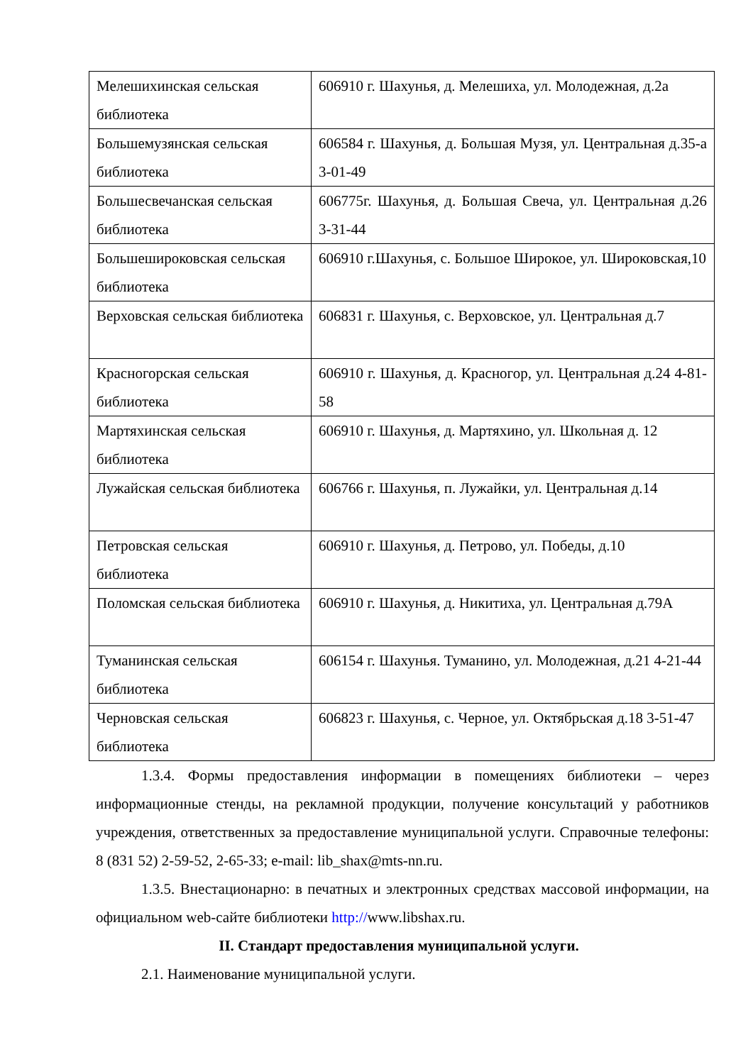| Мелешихинская сельская библиотека | 606910 г. Шахунья, д. Мелешиха, ул. Молодежная, д.2а |
| Большемузянская сельская библиотека | 606584 г. Шахунья, д. Большая Музя, ул. Центральная д.35-а 3-01-49 |
| Большесвечанская сельская библиотека | 606775г. Шахунья, д. Большая Свеча, ул. Центральная д.26 3-31-44 |
| Большешироковская сельская библиотека | 606910 г.Шахунья, с. Большое Широкое, ул. Широковская,10 |
| Верховская сельская библиотека | 606831 г. Шахунья, с. Верховское, ул. Центральная д.7 |
| Красногорская сельская библиотека | 606910 г. Шахунья, д. Красногор, ул. Центральная д.24 4-81-58 |
| Мартяхинская сельская библиотека | 606910 г. Шахунья, д. Мартяхино, ул. Школьная д. 12 |
| Лужайская сельская библиотека | 606766 г. Шахунья, п. Лужайки, ул. Центральная д.14 |
| Петровская сельская библиотека | 606910 г. Шахунья, д. Петрово, ул. Победы, д.10 |
| Поломская сельская библиотека | 606910 г. Шахунья, д. Никитиха, ул. Центральная д.79А |
| Туманинская сельская библиотека | 606154 г. Шахунья. Туманино, ул. Молодежная, д.21 4-21-44 |
| Черновская сельская библиотека | 606823 г. Шахунья, с. Черное, ул. Октябрьская д.18 3-51-47 |
1.3.4. Формы предоставления информации в помещениях библиотеки – через информационные стенды, на рекламной продукции, получение консультаций у работников учреждения, ответственных за предоставление муниципальной услуги. Справочные телефоны: 8 (831 52) 2-59-52, 2-65-33; e-mail: lib_shax@mts-nn.ru.
1.3.5. Внестационарно: в печатных и электронных средствах массовой информации, на официальном web-сайте библиотеки http://www.libshax.ru.
II. Стандарт предоставления муниципальной услуги.
2.1. Наименование муниципальной услуги.